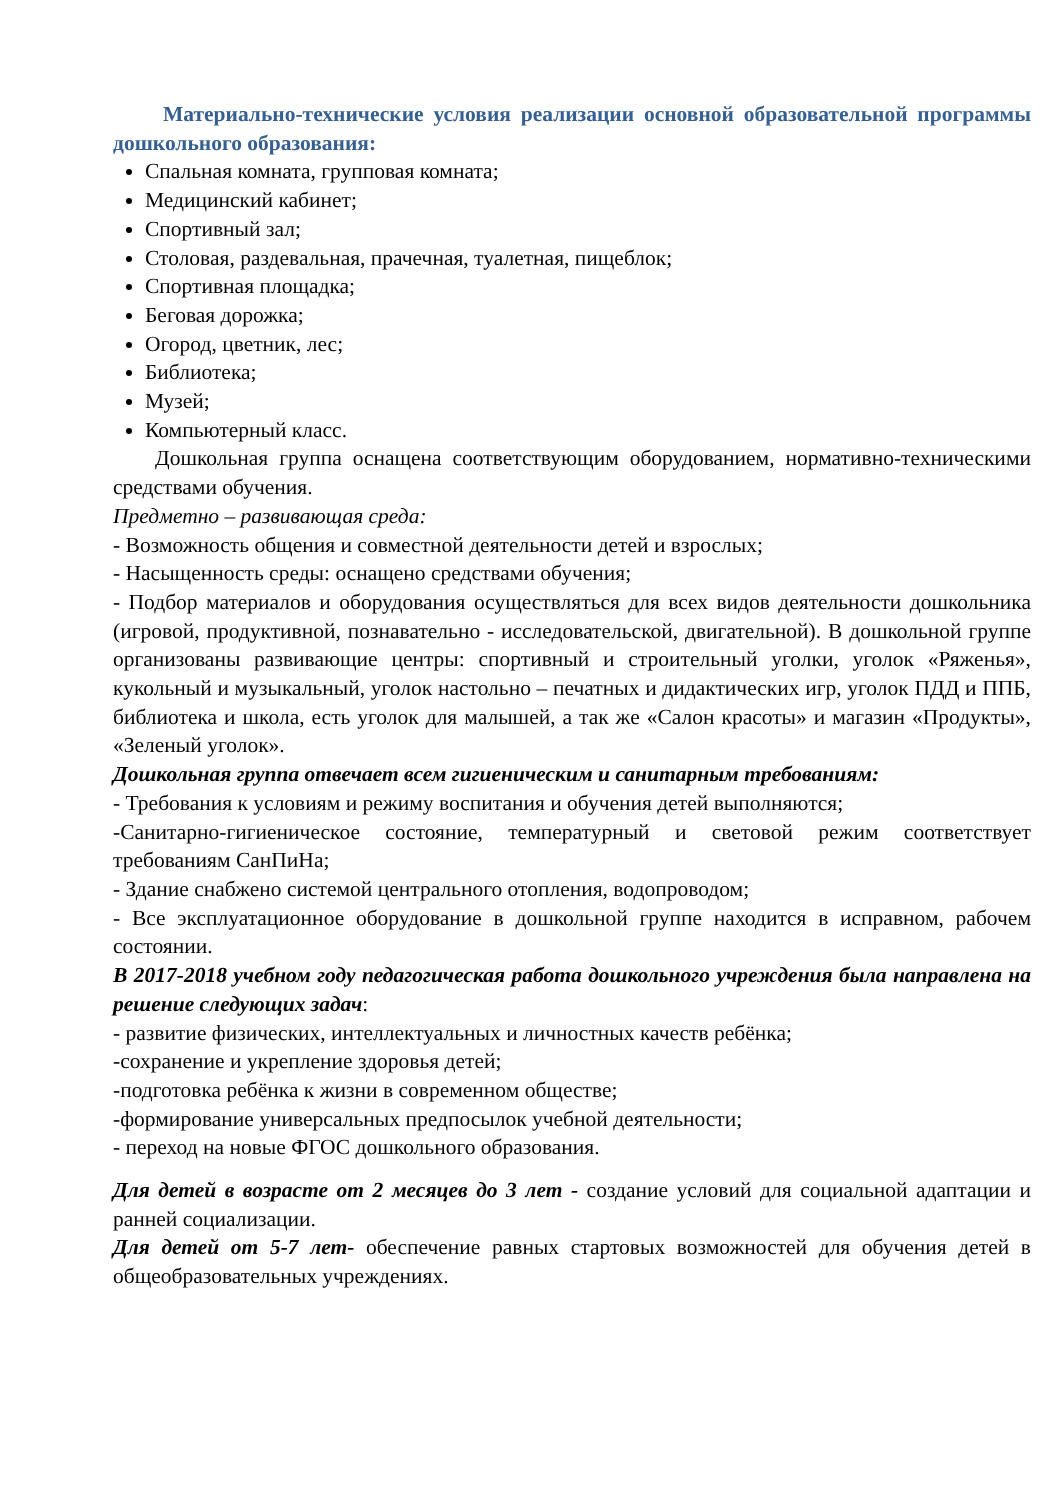Материально-технические условия реализации основной образовательной программы дошкольного образования:
Спальная комната, групповая комната;
Медицинский кабинет;
Спортивный зал;
Столовая, раздевальная, прачечная, туалетная, пищеблок;
Спортивная площадка;
Беговая дорожка;
Огород, цветник, лес;
Библиотека;
Музей;
Компьютерный класс.
Дошкольная группа оснащена соответствующим оборудованием, нормативно-техническими средствами обучения.
Предметно – развивающая среда:
- Возможность общения и совместной деятельности детей и взрослых;
- Насыщенность среды: оснащено средствами обучения;
- Подбор материалов и оборудования осуществляться для всех видов деятельности дошкольника (игровой, продуктивной, познавательно - исследовательской, двигательной). В дошкольной группе организованы развивающие центры: спортивный и строительный уголки, уголок «Ряженья», кукольный и музыкальный, уголок настольно – печатных и дидактических игр, уголок ПДД и ППБ, библиотека и школа, есть уголок для малышей, а так же «Салон красоты» и магазин «Продукты», «Зеленый уголок».
Дошкольная группа отвечает всем гигиеническим и санитарным требованиям:
- Требования к условиям и режиму воспитания и обучения детей выполняются;
-Санитарно-гигиеническое состояние, температурный и световой режим соответствует требованиям СанПиНа;
- Здание снабжено системой центрального отопления, водопроводом;
- Все эксплуатационное оборудование в дошкольной группе находится в исправном, рабочем состоянии.
В 2017-2018 учебном году педагогическая работа дошкольного учреждения была направлена на решение следующих задач:
- развитие физических, интеллектуальных и личностных качеств ребёнка;
-сохранение и укрепление здоровья детей;
-подготовка ребёнка к жизни в современном обществе;
-формирование универсальных предпосылок учебной деятельности;
- переход на новые ФГОС дошкольного образования.
Для детей в возрасте от 2 месяцев до 3 лет - создание условий для социальной адаптации и ранней социализации.
Для детей от 5-7 лет- обеспечение равных стартовых возможностей для обучения детей в общеобразовательных учреждениях.